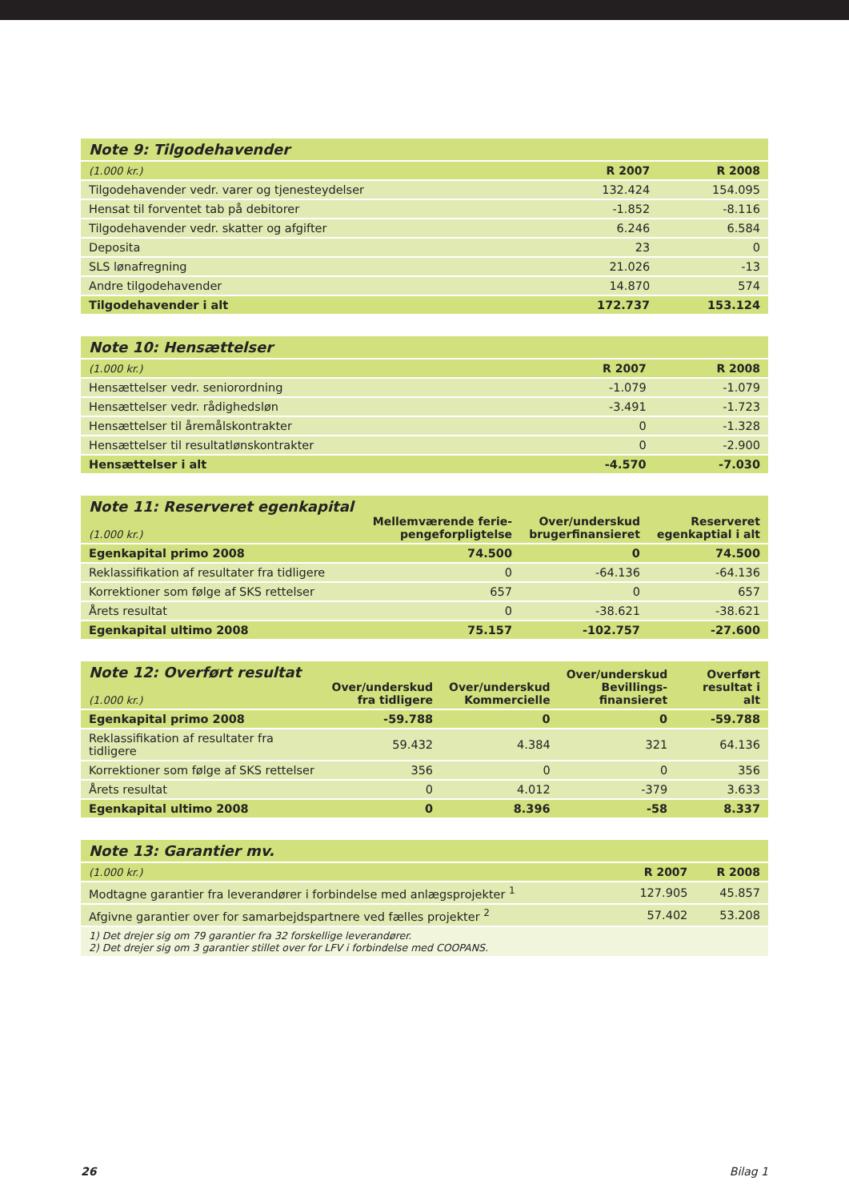| Note 9: Tilgodehavender | | |
| --- | --- | --- |
| (1.000 kr.) | R 2007 | R 2008 |
| Tilgodehavender vedr. varer og tjenesteydelser | 132.424 | 154.095 |
| Hensat til forventet tab på debitorer | -1.852 | -8.116 |
| Tilgodehavender vedr. skatter og afgifter | 6.246 | 6.584 |
| Deposita | 23 | 0 |
| SLS lønafregning | 21.026 | -13 |
| Andre tilgodehavender | 14.870 | 574 |
| Tilgodehavender i alt | 172.737 | 153.124 |
| Note 10: Hensættelser | | |
| --- | --- | --- |
| (1.000 kr.) | R 2007 | R 2008 |
| Hensættelser vedr. seniorordning | -1.079 | -1.079 |
| Hensættelser vedr. rådighedsløn | -3.491 | -1.723 |
| Hensættelser til åremålskontrakter | 0 | -1.328 |
| Hensættelser til resultatlønskontrakter | 0 | -2.900 |
| Hensættelser i alt | -4.570 | -7.030 |
| Note 11: Reserveret egenkapital (1.000 kr.) | Mellemværende ferie- pengeforpligtelse | Over/underskud brugerfinansieret | Reserveret egenkaptial i alt |
| --- | --- | --- | --- |
| Egenkapital primo 2008 | 74.500 | 0 | 74.500 |
| Reklassifikation af resultater fra tidligere | 0 | -64.136 | -64.136 |
| Korrektioner som følge af SKS rettelser | 657 | 0 | 657 |
| Årets resultat | 0 | -38.621 | -38.621 |
| Egenkapital ultimo 2008 | 75.157 | -102.757 | -27.600 |
| Note 12: Overført resultat (1.000 kr.) | Over/underskud fra tidligere | Over/underskud Kommercielle | Over/underskud Bevillings- finansieret | Overført resultat i alt |
| --- | --- | --- | --- | --- |
| Egenkapital primo 2008 | -59.788 | 0 | 0 | -59.788 |
| Reklassifikation af resultater fra tidligere | 59.432 | 4.384 | 321 | 64.136 |
| Korrektioner som følge af SKS rettelser | 356 | 0 | 0 | 356 |
| Årets resultat | 0 | 4.012 | -379 | 3.633 |
| Egenkapital ultimo 2008 | 0 | 8.396 | -58 | 8.337 |
| Note 13: Garantier mv. | | |
| --- | --- | --- |
| (1.000 kr.) | R 2007 | R 2008 |
| Modtagne garantier fra leverandører i forbindelse med anlægsprojekter <sup>1</sup> | 127.905 | 45.857 |
| Afgivne garantier over for samarbejdspartnere ved fælles projekter <sup>2</sup> | 57.402 | 53.208 |
| 1) Det drejer sig om 79 garantier fra 32 forskellige leverandører. 2) Det drejer sig om 3 garantier stillet over for LFV i forbindelse med COOPANS. | | |
26 Bilag 1